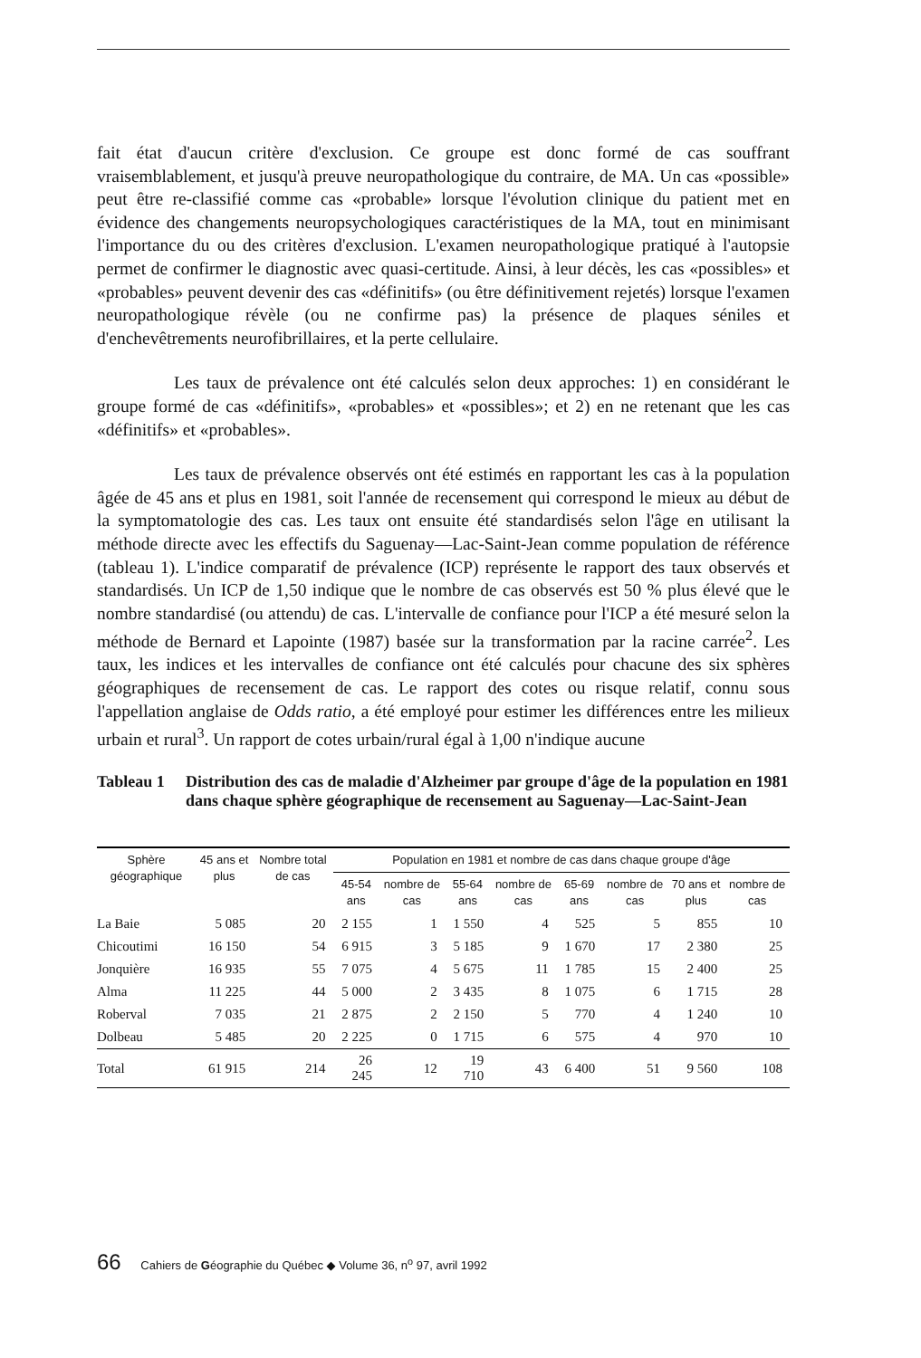fait état d'aucun critère d'exclusion. Ce groupe est donc formé de cas souffrant vraisemblablement, et jusqu'à preuve neuropathologique du contraire, de MA. Un cas «possible» peut être re-classifié comme cas «probable» lorsque l'évolution clinique du patient met en évidence des changements neuropsychologiques caractéristiques de la MA, tout en minimisant l'importance du ou des critères d'exclusion. L'examen neuropathologique pratiqué à l'autopsie permet de confirmer le diagnostic avec quasi-certitude. Ainsi, à leur décès, les cas «possibles» et «probables» peuvent devenir des cas «définitifs» (ou être définitivement rejetés) lorsque l'examen neuropathologique révèle (ou ne confirme pas) la présence de plaques séniles et d'enchevêtrements neurofibrillaires, et la perte cellulaire.
Les taux de prévalence ont été calculés selon deux approches: 1) en considérant le groupe formé de cas «définitifs», «probables» et «possibles»; et 2) en ne retenant que les cas «définitifs» et «probables».
Les taux de prévalence observés ont été estimés en rapportant les cas à la population âgée de 45 ans et plus en 1981, soit l'année de recensement qui correspond le mieux au début de la symptomatologie des cas. Les taux ont ensuite été standardisés selon l'âge en utilisant la méthode directe avec les effectifs du Saguenay—Lac-Saint-Jean comme population de référence (tableau 1). L'indice comparatif de prévalence (ICP) représente le rapport des taux observés et standardisés. Un ICP de 1,50 indique que le nombre de cas observés est 50 % plus élevé que le nombre standardisé (ou attendu) de cas. L'intervalle de confiance pour l'ICP a été mesuré selon la méthode de Bernard et Lapointe (1987) basée sur la transformation par la racine carrée<sup>2</sup>. Les taux, les indices et les intervalles de confiance ont été calculés pour chacune des six sphères géographiques de recensement de cas. Le rapport des cotes ou risque relatif, connu sous l'appellation anglaise de Odds ratio, a été employé pour estimer les différences entre les milieux urbain et rural<sup>3</sup>. Un rapport de cotes urbain/rural égal à 1,00 n'indique aucune
Tableau 1 Distribution des cas de maladie d'Alzheimer par groupe d'âge de la population en 1981 dans chaque sphère géographique de recensement au Saguenay—Lac-Saint-Jean
| Sphère géographique | 45 ans et plus | Nombre total de cas | Population en 1981 et nombre de cas dans chaque groupe d'âge | | | | | | | |
| --- | --- | --- | --- | --- | --- | --- | --- | --- | --- | --- |
| | | | 45-54 ans | nombre de cas | 55-64 ans | nombre de cas | 65-69 ans | nombre de cas | 70 ans et plus | nombre de cas |
| La Baie | 5 085 | 20 | 2 155 | 1 | 1 550 | 4 | 525 | 5 | 855 | 10 |
| Chicoutimi | 16 150 | 54 | 6 915 | 3 | 5 185 | 9 | 1 670 | 17 | 2 380 | 25 |
| Jonquière | 16 935 | 55 | 7 075 | 4 | 5 675 | 11 | 1 785 | 15 | 2 400 | 25 |
| Alma | 11 225 | 44 | 5 000 | 2 | 3 435 | 8 | 1 075 | 6 | 1 715 | 28 |
| Roberval | 7 035 | 21 | 2 875 | 2 | 2 150 | 5 | 770 | 4 | 1 240 | 10 |
| Dolbeau | 5 485 | 20 | 2 225 | 0 | 1 715 | 6 | 575 | 4 | 970 | 10 |
| Total | 61 915 | 214 | 26 245 | 12 | 19 710 | 43 | 6 400 | 51 | 9 560 | 108 |
66 Cahiers de Géographie du Québec ◆ Volume 36, n<sup>o</sup> 97, avril 1992